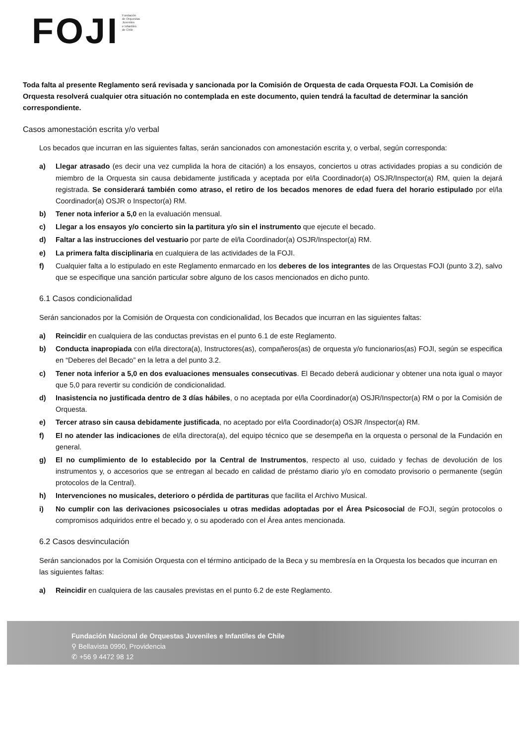FOJI
Fundación
de Orquestas
Juveniles
e Infantiles
de Chile
Toda falta al presente Reglamento será revisada y sancionada por la Comisión de Orquesta de cada Orquesta FOJI. La Comisión de Orquesta resolverá cualquier otra situación no contemplada en este documento, quien tendrá la facultad de determinar la sanción correspondiente.
Casos amonestación escrita y/o verbal
Los becados que incurran en las siguientes faltas, serán sancionados con amonestación escrita y, o verbal, según corresponda:
a) Llegar atrasado (es decir una vez cumplida la hora de citación) a los ensayos, conciertos u otras actividades propias a su condición de miembro de la Orquesta sin causa debidamente justificada y aceptada por el/la Coordinador(a) OSJR/Inspector(a) RM, quien la dejará registrada. Se considerará también como atraso, el retiro de los becados menores de edad fuera del horario estipulado por el/la Coordinador(a) OSJR o Inspector(a) RM.
b) Tener nota inferior a 5,0 en la evaluación mensual.
c) Llegar a los ensayos y/o concierto sin la partitura y/o sin el instrumento que ejecute el becado.
d) Faltar a las instrucciones del vestuario por parte de el/la Coordinador(a) OSJR/Inspector(a) RM.
e) La primera falta disciplinaria en cualquiera de las actividades de la FOJI.
f) Cualquier falta a lo estipulado en este Reglamento enmarcado en los deberes de los integrantes de las Orquestas FOJI (punto 3.2), salvo que se especifique una sanción particular sobre alguno de los casos mencionados en dicho punto.
6.1 Casos condicionalidad
Serán sancionados por la Comisión de Orquesta con condicionalidad, los Becados que incurran en las siguientes faltas:
a) Reincidir en cualquiera de las conductas previstas en el punto 6.1 de este Reglamento.
b) Conducta inapropiada con el/la directora(a), Instructores(as), compañeros(as) de orquesta y/o funcionarios(as) FOJI, según se especifica en “Deberes del Becado” en la letra a del punto 3.2.
c) Tener nota inferior a 5,0 en dos evaluaciones mensuales consecutivas. El Becado deberá audicionar y obtener una nota igual o mayor que 5,0 para revertir su condición de condicionalidad.
d) Inasistencia no justificada dentro de 3 días hábiles, o no aceptada por el/la Coordinador(a) OSJR/Inspector(a) RM o por la Comisión de Orquesta.
e) Tercer atraso sin causa debidamente justificada, no aceptado por el/la Coordinador(a) OSJR /Inspector(a) RM.
f) El no atender las indicaciones de el/la directora(a), del equipo técnico que se desempeña en la orquesta o personal de la Fundación en general.
g) El no cumplimiento de lo establecido por la Central de Instrumentos, respecto al uso, cuidado y fechas de devolución de los instrumentos y, o accesorios que se entregan al becado en calidad de préstamo diario y/o en comodato provisorio o permanente (según protocolos de la Central).
h) Intervenciones no musicales, deterioro o pérdida de partituras que facilita el Archivo Musical.
i) No cumplir con las derivaciones psicosociales u otras medidas adoptadas por el Área Psicosocial de FOJI, según protocolos o compromisos adquiridos entre el becado y, o su apoderado con el Área antes mencionada.
6.2 Casos desvinculación
Serán sancionados por la Comisión Orquesta con el término anticipado de la Beca y su membresía en la Orquesta los becados que incurran en las siguientes faltas:
a) Reincidir en cualquiera de las causales previstas en el punto 6.2 de este Reglamento.
Fundación Nacional de Orquestas Juveniles e Infantiles de Chile
⚲ Bellavista 0990, Providencia
✆ +56 9 4472 98 12